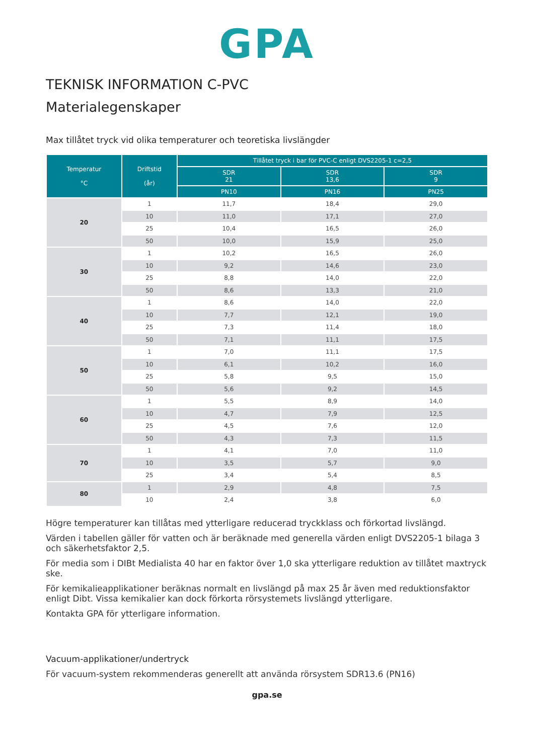GPA
TEKNISK INFORMATION C-PVC
Materialegenskaper
Max tillåtet tryck vid olika temperaturer och teoretiska livslängder
| Temperatur °C | Driftstid (år) | Tillåtet tryck i bar för PVC-C enligt DVS2205-1 c=2,5 | | |
| --- | --- | --- | --- | --- |
| | | SDR 21 | SDR 13,6 | SDR 9 |
| | | PN10 | PN16 | PN25 |
| 20 | 1 | 11,7 | 18,4 | 29,0 |
| | 10 | 11,0 | 17,1 | 27,0 |
| | 25 | 10,4 | 16,5 | 26,0 |
| | 50 | 10,0 | 15,9 | 25,0 |
| 30 | 1 | 10,2 | 16,5 | 26,0 |
| | 10 | 9,2 | 14,6 | 23,0 |
| | 25 | 8,8 | 14,0 | 22,0 |
| | 50 | 8,6 | 13,3 | 21,0 |
| 40 | 1 | 8,6 | 14,0 | 22,0 |
| | 10 | 7,7 | 12,1 | 19,0 |
| | 25 | 7,3 | 11,4 | 18,0 |
| | 50 | 7,1 | 11,1 | 17,5 |
| 50 | 1 | 7,0 | 11,1 | 17,5 |
| | 10 | 6,1 | 10,2 | 16,0 |
| | 25 | 5,8 | 9,5 | 15,0 |
| | 50 | 5,6 | 9,2 | 14,5 |
| 60 | 1 | 5,5 | 8,9 | 14,0 |
| | 10 | 4,7 | 7,9 | 12,5 |
| | 25 | 4,5 | 7,6 | 12,0 |
| | 50 | 4,3 | 7,3 | 11,5 |
| 70 | 1 | 4,1 | 7,0 | 11,0 |
| | 10 | 3,5 | 5,7 | 9,0 |
| | 25 | 3,4 | 5,4 | 8,5 |
| 80 | 1 | 2,9 | 4,8 | 7,5 |
| | 10 | 2,4 | 3,8 | 6,0 |
Högre temperaturer kan tillåtas med ytterligare reducerad tryckklass och förkortad livslängd.
Värden i tabellen gäller för vatten och är beräknade med generella värden enligt DVS2205-1 bilaga 3 och säkerhetsfaktor 2,5.
För media som i DIBt Medialista 40 har en faktor över 1,0 ska ytterligare reduktion av tillåtet maxtryck ske.
För kemikalieapplikationer beräknas normalt en livslängd på max 25 år även med reduktionsfaktor enligt Dibt. Vissa kemikalier kan dock förkorta rörsystemets livslängd ytterligare.
Kontakta GPA för ytterligare information.
Vacuum-applikationer/undertryck
För vacuum-system rekommenderas generellt att använda rörsystem SDR13.6 (PN16)
gpa.se